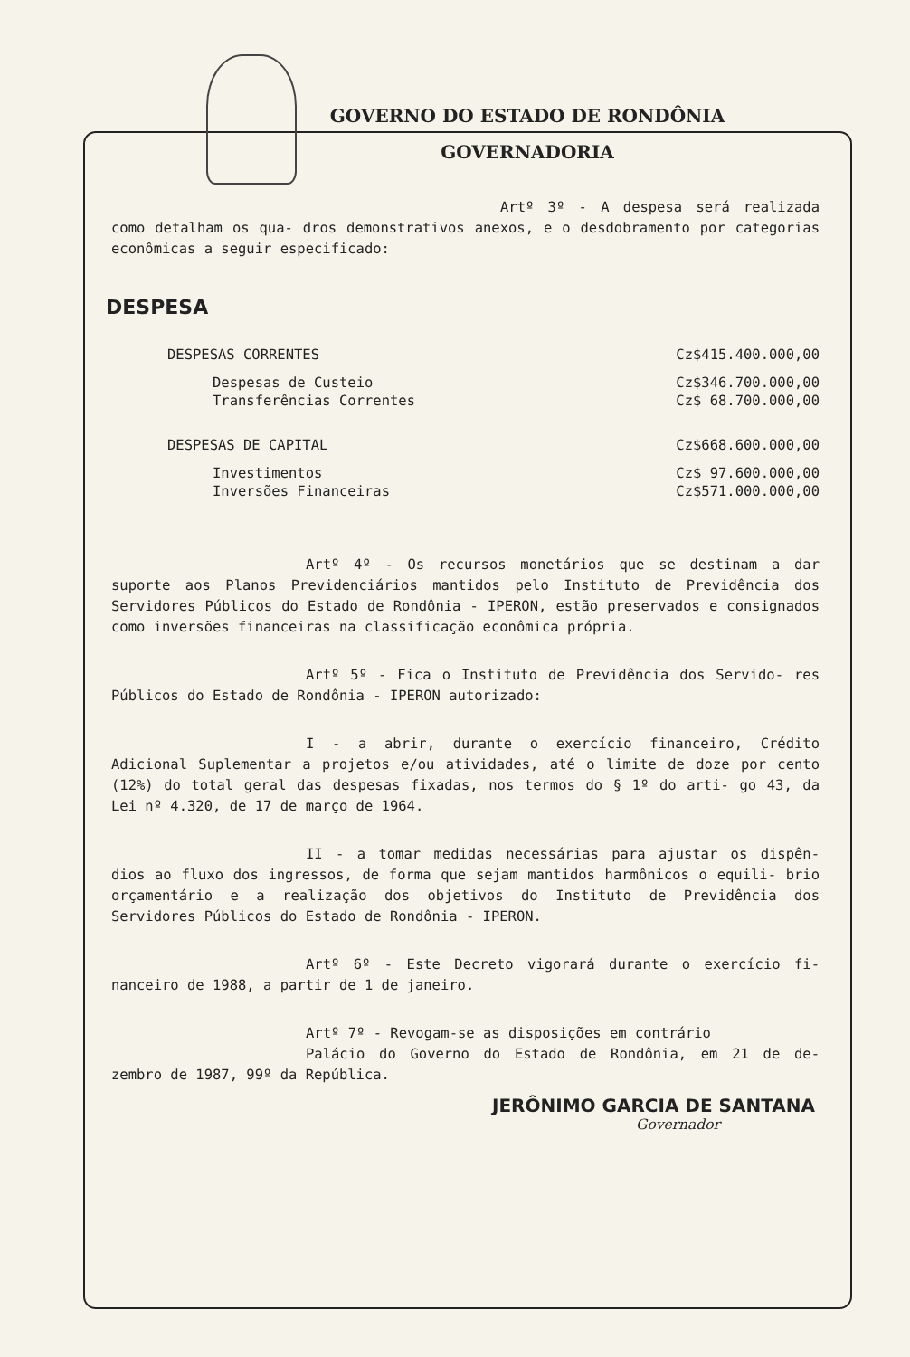GOVERNO DO ESTADO DE RONDÔNIA
GOVERNADORIA
Artº 3º - A despesa será realizada como detalham os qua- dros demonstrativos anexos, e o desdobramento por categorias econômicas a seguir especificado:
DESPESA
| DESPESAS CORRENTES | Cz$415.400.000,00 |
| Despesas de Custeio | Cz$346.700.000,00 |
| Transferências Correntes | Cz$ 68.700.000,00 |
| DESPESAS DE CAPITAL | Cz$668.600.000,00 |
| Investimentos | Cz$ 97.600.000,00 |
| Inversões Financeiras | Cz$571.000.000,00 |
Artº 4º - Os recursos monetários que se destinam a dar suporte aos Planos Previdenciários mantidos pelo Instituto de Previdência dos Servidores Públicos do Estado de Rondônia - IPERON, estão preservados e consignados como inversões financeiras na classificação econômica própria.
Artº 5º - Fica o Instituto de Previdência dos Servido- res Públicos do Estado de Rondônia - IPERON autorizado:
I - a abrir, durante o exercício financeiro, Crédito Adicional Suplementar a projetos e/ou atividades, até o limite de doze por cento (12%) do total geral das despesas fixadas, nos termos do § 1º do arti- go 43, da Lei nº 4.320, de 17 de março de 1964.
II - a tomar medidas necessárias para ajustar os dispên- dios ao fluxo dos ingressos, de forma que sejam mantidos harmônicos o equili- brio orçamentário e a realização dos objetivos do Instituto de Previdência dos Servidores Públicos do Estado de Rondônia - IPERON.
Artº 6º - Este Decreto vigorará durante o exercício fi- nanceiro de 1988, a partir de 1 de janeiro.
Artº 7º - Revogam-se as disposições em contrário
Palácio do Governo do Estado de Rondônia, em 21 de de- zembro de 1987, 99º da República.
JERÔNIMO GARCIA DE SANTANA
Governador